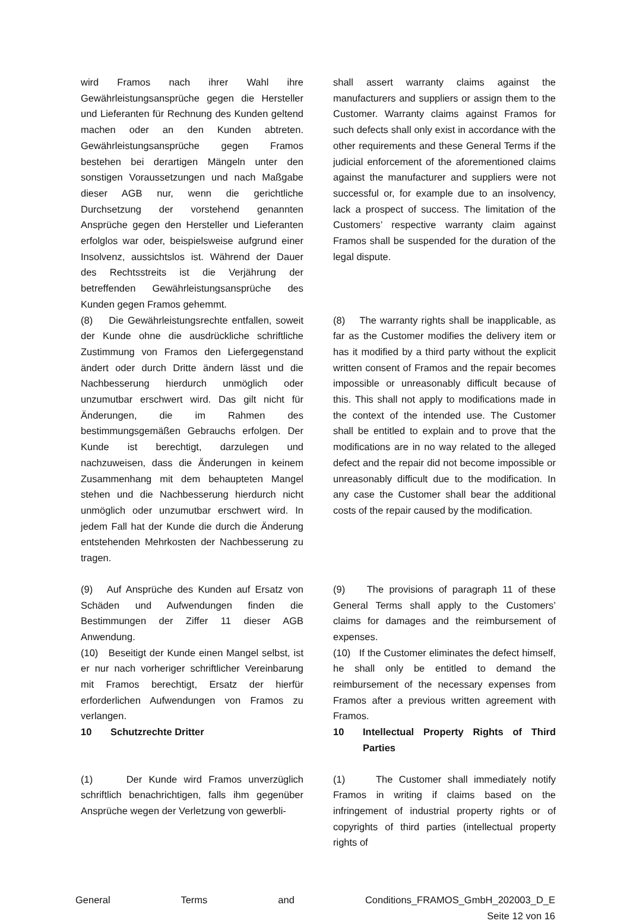wird Framos nach ihrer Wahl ihre Gewährleistungsansprüche gegen die Hersteller und Lieferanten für Rechnung des Kunden geltend machen oder an den Kunden abtreten. Gewährleistungsansprüche gegen Framos bestehen bei derartigen Mängeln unter den sonstigen Voraussetzungen und nach Maßgabe dieser AGB nur, wenn die gerichtliche Durchsetzung der vorstehend genannten Ansprüche gegen den Hersteller und Lieferanten erfolglos war oder, beispielsweise aufgrund einer Insolvenz, aussichtslos ist. Während der Dauer des Rechtsstreits ist die Verjährung der betreffenden Gewährleistungsansprüche des Kunden gegen Framos gehemmt.
shall assert warranty claims against the manufacturers and suppliers or assign them to the Customer. Warranty claims against Framos for such defects shall only exist in accordance with the other requirements and these General Terms if the judicial enforcement of the aforementioned claims against the manufacturer and suppliers were not successful or, for example due to an insolvency, lack a prospect of success. The limitation of the Customers’ respective warranty claim against Framos shall be suspended for the duration of the legal dispute.
(8) Die Gewährleistungsrechte entfallen, soweit der Kunde ohne die ausdrückliche schriftliche Zustimmung von Framos den Liefergegenstand ändert oder durch Dritte ändern lässt und die Nachbesserung hierdurch unmöglich oder unzumutbar erschwert wird. Das gilt nicht für Änderungen, die im Rahmen des bestimmungsgemäßen Gebrauchs erfolgen. Der Kunde ist berechtigt, darzulegen und nachzuweisen, dass die Änderungen in keinem Zusammenhang mit dem behaupteten Mangel stehen und die Nachbesserung hierdurch nicht unmöglich oder unzumutbar erschwert wird. In jedem Fall hat der Kunde die durch die Änderung entstehenden Mehrkosten der Nachbesserung zu tragen.
(8) The warranty rights shall be inapplicable, as far as the Customer modifies the delivery item or has it modified by a third party without the explicit written consent of Framos and the repair becomes impossible or unreasonably difficult because of this. This shall not apply to modifications made in the context of the intended use. The Customer shall be entitled to explain and to prove that the modifications are in no way related to the alleged defect and the repair did not become impossible or unreasonably difficult due to the modification. In any case the Customer shall bear the additional costs of the repair caused by the modification.
(9) Auf Ansprüche des Kunden auf Ersatz von Schäden und Aufwendungen finden die Bestimmungen der Ziffer 11 dieser AGB Anwendung.
(9) The provisions of paragraph 11 of these General Terms shall apply to the Customers’ claims for damages and the reimbursement of expenses.
(10) Beseitigt der Kunde einen Mangel selbst, ist er nur nach vorheriger schriftlicher Vereinbarung mit Framos berechtigt, Ersatz der hierfür erforderlichen Aufwendungen von Framos zu verlangen.
(10) If the Customer eliminates the defect himself, he shall only be entitled to demand the reimbursement of the necessary expenses from Framos after a previous written agreement with Framos.
10 Schutzrechte Dritter 10 Intellectual Property Rights of Third Parties
(1) Der Kunde wird Framos unverzüglich schriftlich benachrichtigen, falls ihm gegenüber Ansprüche wegen der Verletzung von gewerbli-
(1) The Customer shall immediately notify Framos in writing if claims based on the infringement of industrial property rights or of copyrights of third parties (intellectual property rights of
General Terms and Conditions_FRAMOS_GmbH_202003_D_E
Seite 12 von 16